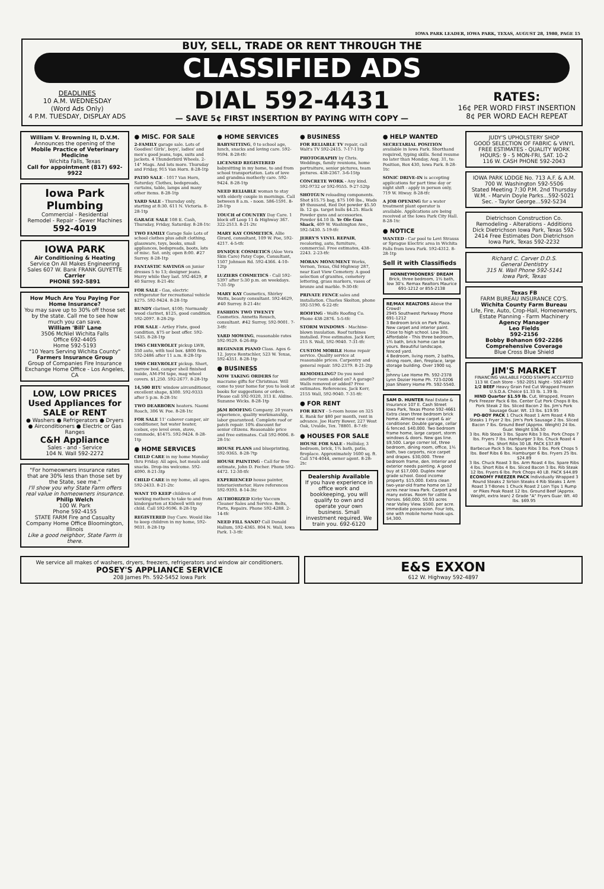IOWA PARK LEADER, IOWA PARK, TEXAS, AUGUST 28, 1980, PAGE 15
BUY, SELL, TRADE OR RENT THROUGH THE
CLASSIFIED ADS
DEADLINES
10 A.M. WEDNESDAY
(Word Ads Only)
4 P.M. TUESDAY, DISPLAY ADS
DIAL 592-4431
— SAVE 5¢ FIRST INSERTION BY PAYING WITH COPY —
RATES:
16¢ PER WORD FIRST INSERTION
8¢ PER WORD EACH REPEAT
William V. Browning II, D.V.M.
Announces the opening of the
Mobile Practice of Veterinary Medicine
Wichita Falls, Texas
Call for appointment (817) 692-9922
Iowa Park Plumbing
Commercial - Residential
Remodel - Repair - Sewer Machines
592-4019
IOWA PARK
Air Conditioning & Heating
Service On All Makes Engineering Sales 607 W. Bank FRANK GUYETTE Carrier
PHONE 592-5891
How Much Are You Paying For Home Insurance?
You may save up to 30% off those set by the state. Call me to see how much you can save.
William 'Bill' Lane
3506 McNiel Wichita Falls
Office 692-4405
Home 592-5193
"10 Years Serving Wichita County"
Farmers Insurance Group
Group of Companies Fire Insurance Exchange Home Office - Los Angeles, CA
LOW, LOW PRICES
Used Appliances for SALE or RENT
● Washers ● Refrigerators ● Dryers ● Airconditioners ● Electric or Gas Ranges
C&H Appliance
Sales - and - Service
104 N. Wall 592-2272
"For homeowners insurance rates that are 30% less than those set by the State, see me."
I'll show you why State Farm offers real value in homeowners insurance.
Philip Welch
100 W. Park
Phone 592-4155
STATE FARM Fire and Casualty Company Home Office Bloomington, Illinois
Like a good neighbor, State Farm is there.
● MISC. FOR SALE
2-FAMILY garage sale. Lots of Goodies! Girls', boys', ladies' and men's good jeans, tops, suits and jackets. 4 Thunderbird Wheels. 2-14" Mags. And lots more. Thursday and Friday, 915 Van Horn. 8-28-1tp
PATIO SALE - 1017 Van Horn, Saturday. Clothes, bedspreads, curtains, table, lamps and many other items. 8-28-1tp
YARD SALE - Thursday only, starting at 8:30. 611 N. Victoria. 8-28-1tp
GARAGE SALE 108 E. Cash, Thursday, Friday, Saturday. 8-28-1tc
TWO FAMILY Garage Sale Lots of school clothes plus adult clothing, glassware, toys, books, small appliances, bedspreads, boots, lots of misc. Sat. only, open 8:00. #27 Surrey. 8-28-1tp
FANTASTIC SAVINGS on junior dresses 5 to 13; designer jeans. Hurry while they last. 592-4629, # 40 Surrey. 8-21-4tc
FOR SALE - Gas, electric refrigerator for recreational vehicle $275. 592-9424. 8-28-1tp
BUNDY clarinet, $100; Normandy wood clarinet, $125, good condition. 592-2097. 8-28-2tp
FOR SALE - Artley Flute, good condition, $75 or best offer. 592-5435. 8-28-1tp
1965 CHEVROLET pickup LWB, 350 auto, with tool box. $800 firm. 592-2486 after 11 a.m. 8-28-1tp
1969 CHEVROLET pickup. Short, narrow bed, camper shell finished inside, AM-FM tape, mag wheel covers. $1,250. 592-2677. 8-28-1tp
14,500 BTU window airconditioner, excellent shape, $300. 592-9333 after 5 p.m. 8-28-1tc
TWO DEARBORN heaters. Naomi Roach, 306 W. Poe. 8-28-1tc
FOR SALE 11' cabover camper, air conditioner, hot water heater, icebox, eye level oven, stove, commode, $1475. 592-9424. 8-28-1tp
● HOME SERVICES
CHILD CARE in my home Monday thru Friday. All ages, hot meals and snacks. Drop-ins welcome. 592-4090. 8-21-3tp
CHILD CARE in my home, all ages. 592-2433. 8-21-2tc
WANT TO KEEP children of working mothers to take to and from kindergarten at Kidwell with my child. Call 592-9596. 8-28-1tp
REGISTERED Day Care. Would like to keep children in my home, 592-9031. 8-28-1tp
● HOME SERVICES
BABYSITTING, 0 to school age, lunch, snacks and loving care. 592-9594. 8-28-tfc
LICENSED REGISTERED babysitting in my home, to and from school transportation. Lots of love and grandma motherly care. 592-9424. 8-28-1tp
NEED RELIABLE woman to stay with elderly couple in mornings. Call between 8 a.m. - noon. 586-1591. 8-28-1tp
TOUCH of COUNTRY Day Care. 1 block off Loop 11 & Highway 367. 322-2513. 8-21-2tc
MARY KAY COSMETICS, Allie Girard, consultant, 109 W. Poe, 592-4217. 4-5-tfc
DYNIQUE COSMETICS (Aloe Vera Skin Care) Patsy Cope, Consultant, 1507 Johnson Rd. 592-4366. 4-10-12tp
LUZIERS COSMETICS - Call 592-5397 after 5:30 p.m. on weekdays. 7-31-5tp
MARY KAY Cosmetics, Shirley Watts, beauty consultant. 592-4629, #40 Surrey. 8-21-4tc
FASHION TWO TWENTY Cosmetics. Annetta Reusch, consultant. #42 Surrey, 592-9001. 7-3-tfc
YARD MOWING, reasonable rates 592-9529. 6-26-8tp
BEGINNER PIANO Class. Ages 6-12. Joyce Rentschler, 523 W. Texas, 592-4351. 8-28-1tp
● BUSINESS
NOW TAKING ORDERS for macrame gifts for Christmas. Will come to your home for you to look at books for suggestions or orders. Please call 592-9320, 313 E. Aldine. Suzanne Wicks. 8-28-1tp
J&M ROOFING Company. 20 years experience, quality workmanship, labor guaranteed. Complete roof or patch repair. 10% discount for senior citizens. Reasonable price and free estimates. Call 592-9006. 8-28-1tc
HOUSE PLANS and blueprinting, 592-9365. 8-28-7tp
HOUSE PAINTING - Call for free estimate, John D. Fecher. Phone 592-4472. 12-30-tfc
EXPERIENCED house painter, interior/exterior. Have references 592-9393. 8-14-3tc
AUTHORIZED Kirby Vaccum Cleaner Sales and Service. Belts, Parts, Repairs. Phone 592-4288. 2-14-tfc
NEED FILL SAND? Call Donald Hallum, 592-4365. 804 N. Wall, Iowa Park. 1-3-tfc
● BUSINESS
FOR RELIABLE TV repair, call Walt's TV 592-2415. 7-17-11tp
PHOTOGRAPHY by Chris. Weddings, family reunions, home portraiture, senior pictures, team pictures. 438-2367. 3-6-15tp
CONCRETE WORK - Any kind. 592-9732 or 592-9555. 9-27-52tp
SHOTGUN reloading components. Shot $15.75 bag, $75 100 lbs., Wads $9 thousand, Red Dot powder $5.50 lb. 12 ga. target hulls $4.25. Black Powder guns and accessories. Powder $4.10 lb. Ye Ole Gun Shack, 409 W. Washington Ave., 592-5430. 5-19-tfc
JERRY'S VINYL REPAIR, recoloring, auto, furniture, commercial. Free estimates, 438-2243. 2-23-tfc
MORAN MONUMENT Works, Vernon, Texas, Old Highway 287, near East View Cemetery. A good selection of granites, cemetery lettering, grass markers, vases of bronze and marble. 9-30-tfc
PRIVATE FENCE sales and installation. Charles Skelton, phone 592-5190. 6-22-tfc
ROOFING - Wolfe Roofing Co. Phone 438-2876. 5-5-tfc
STORM WINDOWS - Machine-blown insulation. Roof turbines installed. Free estimates. Jack Kerr, 215 S. Wall, 592-9040. 7-31-tfc
CUSTOM MOBILE Home repair service. Quality service at reasonable prices. Carpentry and general repair. 592-2379. 8-21-2tp
REMODELING? Do you need another room added on? A garage? Walls removed or added? Free estimates. References. Jack Kerr, 2155 Wall, 592-9040. 7-31-tfc
● FOR RENT
FOR RENT - 5-room house on 325 E. Bank for $80 per month, rent in advance. Joe Harry Bower, 227 West Oak, Uvalde, Tex. 78801. 8-7-tfc
● HOUSES FOR SALE
HOUSE FOR SALE - Holliday, 3 bedroom, brick, 1¾ bath, patio, fireplace. Approximately 1600 sq. ft. Call 574-4044, owner agent. 8-28-2tc
Dealership Available
If you have experience in office work and bookkeeping, you will qualify to own and operate your own business. Small investment required. We train you. 692-6120
● HELP WANTED
SECRETARIAL POSITION available in Iowa Park. Shorthand required, typing skills. Send resume no later than Monday, Aug. 31, to: Position, Box 430, Iowa Park. 8-28-1tc
SONIC DRIVE-IN is accepting applications for part time day or night shift - apply in person only, 719 W. Hiway. 8-28-tfc
A JOB OPENING for a water treatment plant operator is available. Applications are being received at the Iowa Park City Hall. 8-28-1tc
● NOTICE
WANTED - Car pool to Levi Strauss or Sprague Electric area in Wichita Falls from Iowa Park. 592-4312. 8-28-1tp
Sell it with Classifieds
HONNEYMOONERS' DREAM
Brick, three bedroom, 1½ bath, low 30's. Remax Realtors Maurice 691-1212 or 855-2138
RE/MAX REALTORS Above the Crowd!
2945 Southwest Parkway Phone 691-1212
3 Bedroom brick on Park Plaza. New carpet and interior paint. Close to high school. Low 30s.
Affordable - This three bedroom, 1¾ bath, brick home can be yours. Beautiful landscape, fenced yard.
4 Bedroom, living room, 2 baths, dining room, den, fireplace, large storage building. Over 1900 sq. ft.
Johnny Lee Home Ph. 592-2378
Lynn Dozier Home Ph. 723-0206
Joan Shierry Home Ph. 592-5540.
SAM D. HUNTER Real Estate & Insurance 107 E. Cash Street Iowa Park, Texas Phone 592-4661
Extra clean three bedroom brick home. Almost new carpet & air conditioner. Double garage, cellar & fenced. $40,000. Two bedroom frame home, large carport, storm windows & doors. New gas line. $9,500. Large corner lot, three bedroom, dining room, office, 1¼ bath, two carports, nice carpet and drapes. $30,000. Three bedroom frame, den. Interior and exterior needs painting. A good buy at $17,000. Duplex near grade school. Good income property. $15,000. Extra clean two-year-old frame home on 12 acres near Iowa Park. Carport and many extras. Room for cattle & horses. $60,000. 50.93 acres near Valley View. $500. per acre. Immediate possession. Four lots, one with mobile home hook-ups. $4,300.
JUDY'S UPHOLSTERY SHOP
GOOD SELECTION OF FABRIC & VINYL
FREE ESTIMATES - QUALITY WORK
HOURS: 9 - 5 MON-FRI, SAT. 10-2
116 W. CASH PHONE 592-2043
IOWA PARK LODGE No. 713 A.F. & A.M.
700 W. Washington 592-5506
Stated Meeting 7:30 P.M. 2nd Thursday
W.M. - Marvin Doyle Parks...592-5021
Sec. - Taylor George...592-5234
Dietrichson Construction Co.
Remodeling - Alterations - Additions
Dick Dietrichson Iowa Park, Texas 592-2414 Free Estimates Don Dietrichson Iowa Park, Texas 592-2232
Richard C. Carver D.D.S.
General Dentistry
315 N. Wall Phone 592-5141
Iowa Park, Texas
Texas FB
FARM BUREAU INSURANCE CO'S.
Wichita County Farm Bureau
Life, Fire, Auto, Crop-Hail, Homeowners, Estate Planning - Farm Machinery
Agency Manager
Leo Fields
592-2156
Bobby Bohanon 692-2286
Comprehensive Coverage
Blue Cross Blue Shield
JIM'S MARKET
FINANCING VAILABLE FOOD STAMPS ACCEPTED
113 W. Cash Store - 592-2051 Night - 592-4697
1/2 BEEF Heavy Grain Fed Cut Wrapped Frozen U.S.D.A. Choice $1.33 lb. 1.39 lb.
HIND Quarter $1.59 lb. Cut, Wrapped, Frozen
Pork Freezer Pack 6 lbs. Center Cut Pork Chops 8 lbs. Pork Steak 2 lbs. Sliced Bacon 2 lbs. Jim's Pork Sausage Guar. Wt. 13 lbs. $19.95
PO-BOY PACK 1 Chuck Roast 1 Arm Roast 4 Rib Steaks 1 Fryer 2 lbs. Jim's Pork Sausage 2 lbs. Sliced Bacon 7 lbs. Ground Beef (Approx. Weight) 24 lbs. Guar. Weight $36.50
3 lbs. Rib Steak 3 lbs. Spare Ribs 3 lbs. Pork Chops 7 lbs. Fryers 7 lbs. Hamburger 3 lbs. Chuck Roast 4 lbs. Short Ribs 30 LB. PACK $37.89
Barbecue Pack 5 lbs. Spare Ribs 3 lbs. Pork Chops 5 lbs. Beef Ribs 6 lbs. Hamburger 6 lbs. Fryers 25 lbs. $24.89
3 lbs. Chuck Roast 3 lbs. Arm Roast 4 lbs. Spare Ribs 4 lbs. Short Ribs 4 lbs. Sliced Bacon 3 lbs. Rib Steak 12 lbs. Fryers 6 lbs. Pork Chops 40 LB. PACK $44.89
ECONOMY FREEZER PACK Individually Wrapped 3 Round Steaks 2 Sirloin Steaks 4 Rib Steaks 1 Arm Roast 3 T-Bones 1 Chuck Roast 2 Loin Tips 1 Rump or Pikes Peak Roast 12 lbs. Ground Beef (Approx. Weight, extra lean) 2 Grade "A" Fryers Guar. Wt. 40 lbs. $69.95
We service all makes of washers, dryers, freezers, refrigerators and window air conditioners.
POSEY'S APPLIANCE SERVICE
208 James Ph. 592-5452 Iowa Park
E&S EXXON
612 W. Highway 592-4897